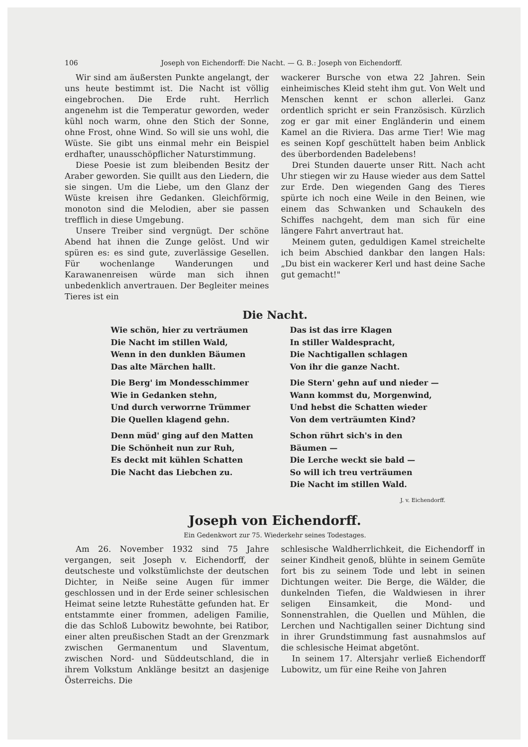106 Joseph von Eichendorff: Die Nacht. — G. B.: Joseph von Eichendorff.
Wir sind am äußersten Punkte angelangt, der uns heute bestimmt ist. Die Nacht ist völlig eingebrochen. Die Erde ruht. Herrlich angenehm ist die Temperatur geworden, weder kühl noch warm, ohne den Stich der Sonne, ohne Frost, ohne Wind. So will sie uns wohl, die Wüste. Sie gibt uns einmal mehr ein Beispiel erdhafter, unausschöpflicher Naturstimmung.
Diese Poesie ist zum bleibenden Besitz der Araber geworden. Sie quillt aus den Liedern, die sie singen. Um die Liebe, um den Glanz der Wüste kreisen ihre Gedanken. Gleichförmig, monoton sind die Melodien, aber sie passen trefflich in diese Umgebung.
Unsere Treiber sind vergnügt. Der schöne Abend hat ihnen die Zunge gelöst. Und wir spüren es: es sind gute, zuverlässige Gesellen. Für wochenlange Wanderungen und Karawanenreisen würde man sich ihnen unbedenklich anvertrauen. Der Begleiter meines Tieres ist ein
wackerer Bursche von etwa 22 Jahren. Sein einheimisches Kleid steht ihm gut. Von Welt und Menschen kennt er schon allerlei. Ganz ordentlich spricht er sein Französisch. Kürzlich zog er gar mit einer Engländerin und einem Kamel an die Riviera. Das arme Tier! Wie mag es seinen Kopf geschüttelt haben beim Anblick des überbordenden Badelebens!
Drei Stunden dauerte unser Ritt. Nach acht Uhr stiegen wir zu Hause wieder aus dem Sattel zur Erde. Den wiegenden Gang des Tieres spürte ich noch eine Weile in den Beinen, wie einem das Schwanken und Schaukeln des Schiffes nachgeht, dem man sich für eine längere Fahrt anvertraut hat.
Meinem guten, geduldigen Kamel streichelte ich beim Abschied dankbar den langen Hals: „Du bist ein wackerer Kerl und hast deine Sache gut gemacht!"
Die Nacht.
Wie schön, hier zu verträumen
Die Nacht im stillen Wald,
Wenn in den dunklen Bäumen
Das alte Märchen hallt.
Die Berg' im Mondesschimmer
Wie in Gedanken stehn,
Und durch verworrne Trümmer
Die Quellen klagend gehn.
Denn müd' ging auf den Matten
Die Schönheit nun zur Ruh,
Es deckt mit kühlen Schatten
Die Nacht das Liebchen zu.
Das ist das irre Klagen
In stiller Waldespracht,
Die Nachtigallen schlagen
Von ihr die ganze Nacht.
Die Stern' gehn auf und nieder —
Wann kommst du, Morgenwind,
Und hebst die Schatten wieder
Von dem verträumten Kind?
Schon rührt sich's in den Bäumen —
Die Lerche weckt sie bald —
So will ich treu verträumen
Die Nacht im stillen Wald.
J. v. Eichendorff.
Joseph von Eichendorff.
Ein Gedenkwort zur 75. Wiederkehr seines Todestages.
Am 26. November 1932 sind 75 Jahre vergangen, seit Joseph v. Eichendorff, der deutscheste und volkstümlichste der deutschen Dichter, in Neiße seine Augen für immer geschlossen und in der Erde seiner schlesischen Heimat seine letzte Ruhestätte gefunden hat. Er entstammte einer frommen, adeligen Familie, die das Schloß Lubowitz bewohnte, bei Ratibor, einer alten preußischen Stadt an der Grenzmark zwischen Germanentum und Slaventum, zwischen Nord- und Süddeutschland, die in ihrem Volkstum Anklänge besitzt an dasjenige Österreichs. Die
schlesische Waldherrlichkeit, die Eichendorff in seiner Kindheit genoß, blühte in seinem Gemüte fort bis zu seinem Tode und lebt in seinen Dichtungen weiter. Die Berge, die Wälder, die dunkelnden Tiefen, die Waldwiesen in ihrer seligen Einsamkeit, die Mond- und Sonnenstrahlen, die Quellen und Mühlen, die Lerchen und Nachtigallen seiner Dichtung sind in ihrer Grundstimmung fast ausnahmslos auf die schlesische Heimat abgetönt.
In seinem 17. Altersjahr verließ Eichendorff Lubowitz, um für eine Reihe von Jahren